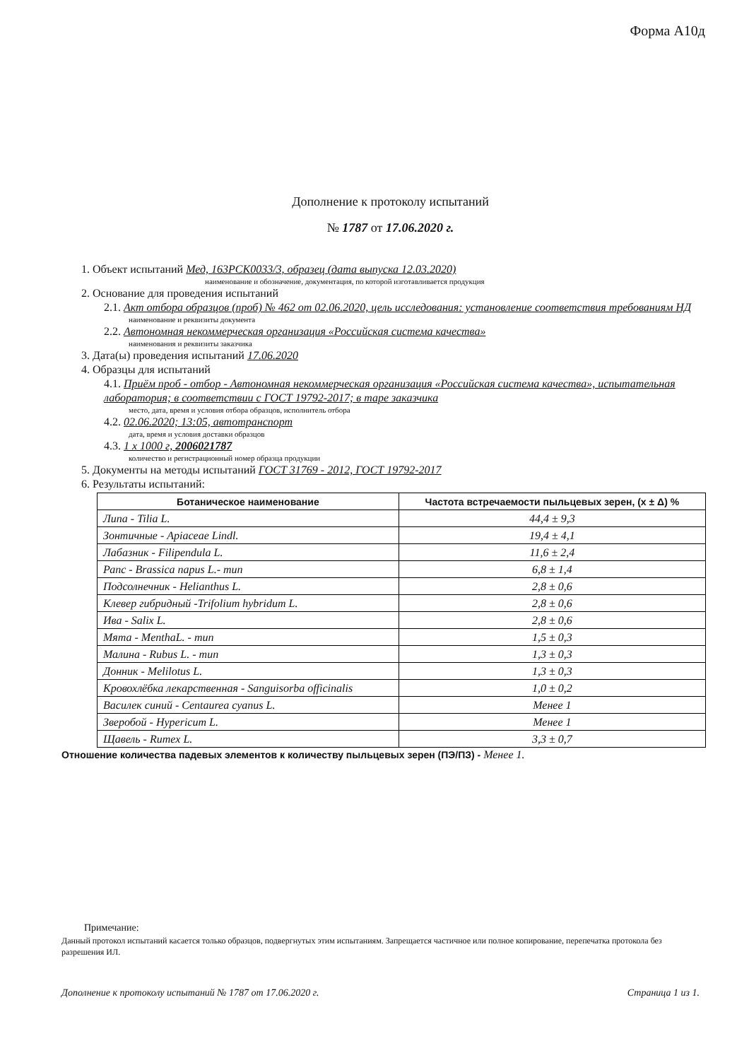Форма А10д
Дополнение к протоколу испытаний
№ 1787 от 17.06.2020 г.
1. Объект испытаний Мед, 163РСК0033/3, образец (дата выпуска 12.03.2020)
наименование и обозначение, документация, по которой изготавливается продукция
2. Основание для проведения испытаний
2.1. Акт отбора образцов (проб) № 462 от 02.06.2020, цель исследования: установление соответствия требованиям НД
наименование и реквизиты документа
2.2. Автономная некоммерческая организация «Российская система качества»
наименования и реквизиты заказчика
3. Дата(ы) проведения испытаний 17.06.2020
4. Образцы для испытаний
4.1. Приём проб - отбор - Автономная некоммерческая организация «Российская система качества», испытательная лаборатория; в соответствии с ГОСТ 19792-2017; в таре заказчика
место, дата, время и условия отбора образцов, исполнитель отбора
4.2. 02.06.2020; 13:05, автотранспорт
дата, время и условия доставки образцов
4.3. 1 х 1000 г, 2006021787
количество и регистрационный номер образца продукции
5. Документы на методы испытаний ГОСТ 31769 - 2012, ГОСТ 19792-2017
6. Результаты испытаний:
| Ботаническое наименование | Частота встречаемости пыльцевых зерен, (x ± Δ) % |
| --- | --- |
| Липа - Tilia L. | 44,4 ± 9,3 |
| Зонтичные - Apiaceae Lindl. | 19,4 ± 4,1 |
| Лабазник - Filipendula L. | 11,6 ± 2,4 |
| Рапс - Brassica napus L.- тип | 6,8 ± 1,4 |
| Подсолнечник - Helianthus L. | 2,8 ± 0,6 |
| Клевер гибридный -Trifolium hybridum L. | 2,8 ± 0,6 |
| Ива - Salix L. | 2,8 ± 0,6 |
| Мята - MenthaL. - тип | 1,5 ± 0,3 |
| Малина - Rubus L. - тип | 1,3 ± 0,3 |
| Донник - Melilotus L. | 1,3 ± 0,3 |
| Кровохлёбка лекарственная - Sanguisorba officinalis | 1,0 ± 0,2 |
| Василек синий - Centaurea cyanus L. | Менее 1 |
| Зверобой - Hypericum L. | Менее 1 |
| Щавель - Rumex L. | 3,3 ± 0,7 |
Отношение количества падевых элементов к количеству пыльцевых зерен (ПЭ/ПЗ) - Менее 1.
Примечание:
Данный протокол испытаний касается только образцов, подвергнутых этим испытаниям. Запрещается частичное или полное копирование, перепечатка протокола без разрешения ИЛ.
Дополнение к протоколу испытаний № 1787 от 17.06.2020 г. Страница 1 из 1.